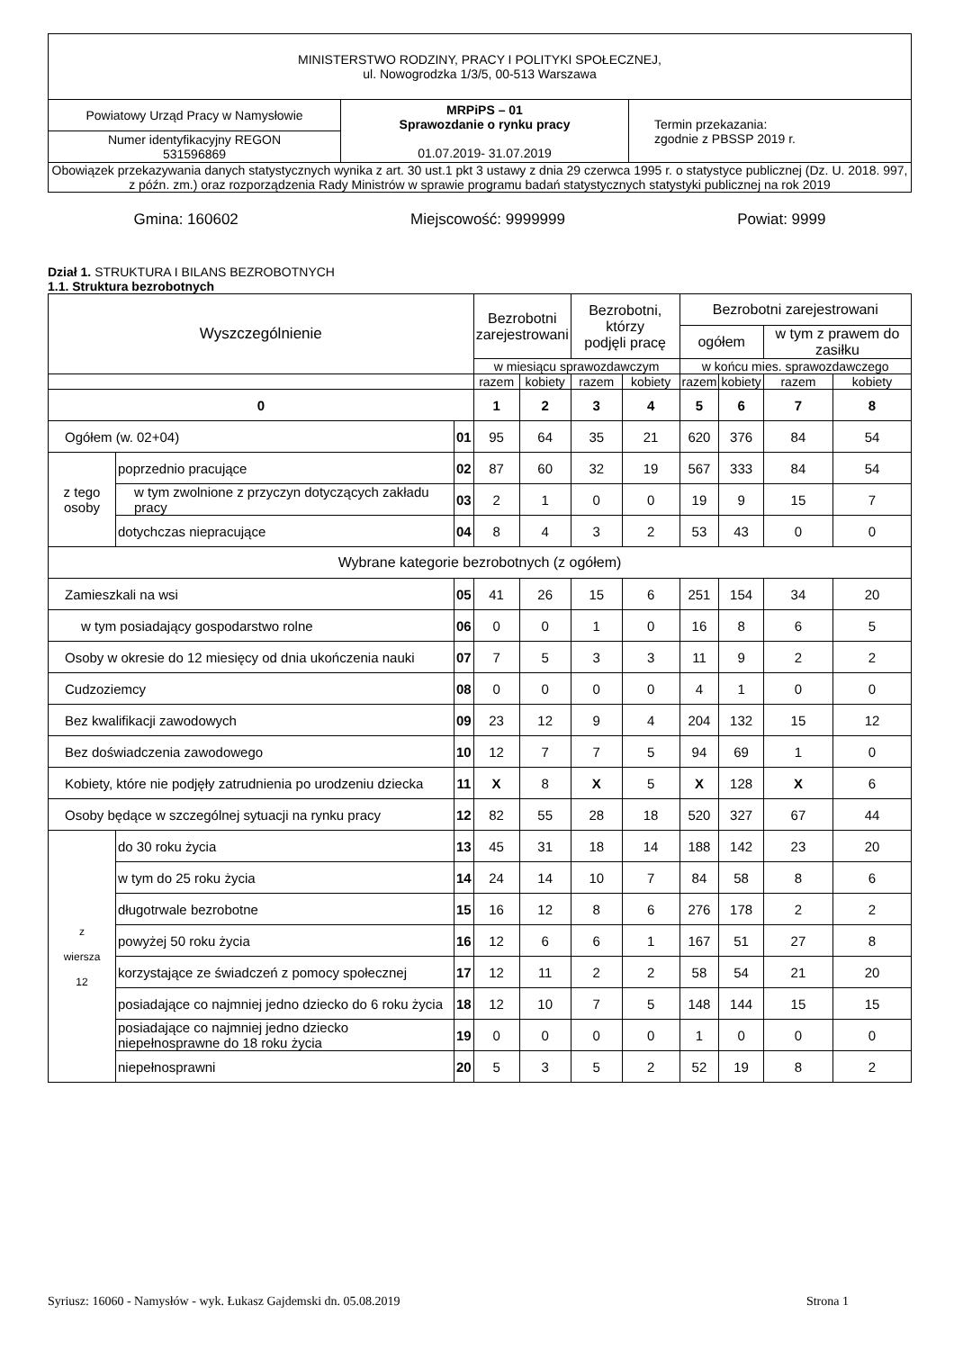| MINISTERSTWO RODZINY, PRACY I POLITYKI SPOŁECZNEJ, ul. Nowogrodzka 1/3/5, 00-513 Warszawa | | |
| Powiatowy Urząd Pracy w Namysłowie | MRPiPS – 01 Sprawozdanie o rynku pracy 01.07.2019- 31.07.2019 | Termin przekazania: zgodnie z PBSSP 2019 r. |
| Numer identyfikacyjny REGON 531596869 | | |
| Obowiązek przekazywania danych statystycznych wynika z art. 30 ust.1 pkt 3 ustawy z dnia 29 czerwca 1995 r. o statystyce publicznej (Dz. U. 2018. 997, z późn. zm.) oraz rozporządzenia Rady Ministrów w sprawie programu badań statystycznych statystyki publicznej na rok 2019 | | |
Gmina: 160602 Miejscowość: 9999999 Powiat: 9999
Dział 1. STRUKTURA I BILANS BEZROBOTNYCH
1.1. Struktura bezrobotnych
| Wyszczególnienie | | | Bezrobotni zarejestrowani | | Bezrobotni, którzy podjęli pracę | | Bezrobotni zarejestrowani | | | |
| --- | --- | --- | --- | --- | --- | --- | --- | --- | --- | --- |
| | | | | | | | ogółem | | w tym z prawem do zasiłku | |
| | | | w miesiącu sprawozdawczym | | | | w końcu mies. sprawozdawczego | | | |
| | | | razem | kobiety | razem | kobiety | razem | kobiety | razem | kobiety |
| 0 | | | 1 | 2 | 3 | 4 | 5 | 6 | 7 | 8 |
| Ogółem (w. 02+04) | | 01 | 95 | 64 | 35 | 21 | 620 | 376 | 84 | 54 |
| z tego osoby | poprzednio pracujące | 02 | 87 | 60 | 32 | 19 | 567 | 333 | 84 | 54 |
| | w tym zwolnione z przyczyn dotyczących zakładu pracy | 03 | 2 | 1 | 0 | 0 | 19 | 9 | 15 | 7 |
| | dotychczas niepracujące | 04 | 8 | 4 | 3 | 2 | 53 | 43 | 0 | 0 |
| Wybrane kategorie bezrobotnych (z ogółem) | | | | | | | | | | |
| Zamieszkali na wsi | | 05 | 41 | 26 | 15 | 6 | 251 | 154 | 34 | 20 |
| w tym posiadający gospodarstwo rolne | | 06 | 0 | 0 | 1 | 0 | 16 | 8 | 6 | 5 |
| Osoby w okresie do 12 miesięcy od dnia ukończenia nauki | | 07 | 7 | 5 | 3 | 3 | 11 | 9 | 2 | 2 |
| Cudzoziemcy | | 08 | 0 | 0 | 0 | 0 | 4 | 1 | 0 | 0 |
| Bez kwalifikacji zawodowych | | 09 | 23 | 12 | 9 | 4 | 204 | 132 | 15 | 12 |
| Bez doświadczenia zawodowego | | 10 | 12 | 7 | 7 | 5 | 94 | 69 | 1 | 0 |
| Kobiety, które nie podjęły zatrudnienia po urodzeniu dziecka | | 11 | X | 8 | X | 5 | X | 128 | X | 6 |
| Osoby będące w szczególnej sytuacji na rynku pracy | | 12 | 82 | 55 | 28 | 18 | 520 | 327 | 67 | 44 |
| z wiersza 12 | do 30 roku życia | 13 | 45 | 31 | 18 | 14 | 188 | 142 | 23 | 20 |
| | w tym do 25 roku życia | 14 | 24 | 14 | 10 | 7 | 84 | 58 | 8 | 6 |
| | długotrwale bezrobotne | 15 | 16 | 12 | 8 | 6 | 276 | 178 | 2 | 2 |
| | powyżej 50 roku życia | 16 | 12 | 6 | 6 | 1 | 167 | 51 | 27 | 8 |
| | korzystające ze świadczeń z pomocy społecznej | 17 | 12 | 11 | 2 | 2 | 58 | 54 | 21 | 20 |
| | posiadające co najmniej jedno dziecko do 6 roku życia | 18 | 12 | 10 | 7 | 5 | 148 | 144 | 15 | 15 |
| | posiadające co najmniej jedno dziecko niepełnosprawne do 18 roku życia | 19 | 0 | 0 | 0 | 0 | 1 | 0 | 0 | 0 |
| | niepełnosprawni | 20 | 5 | 3 | 5 | 2 | 52 | 19 | 8 | 2 |
Syriusz: 16060 - Namysłów - wyk. Łukasz Gajdemski dn. 05.08.2019 Strona 1